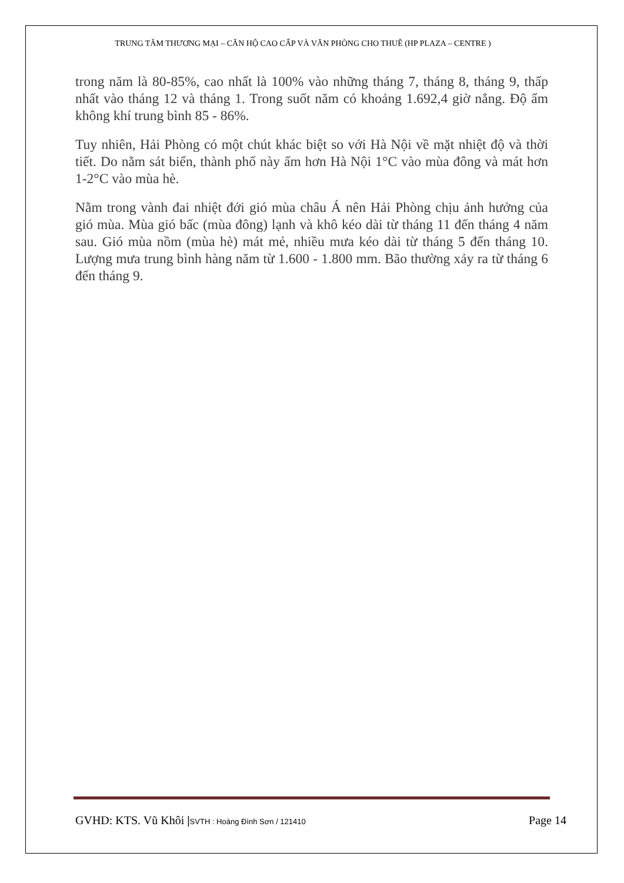TRUNG TÂM THƯƠNG MẠI – CĂN HỘ CAO CẤP VÀ VĂN PHÒNG CHO THUÊ (HP PLAZA – CENTRE )
trong năm là 80-85%, cao nhất là 100% vào những tháng 7, tháng 8, tháng 9, thấp nhất vào tháng 12 và tháng 1. Trong suốt năm có khoảng 1.692,4 giờ nắng. Độ ẩm không khí trung bình 85 - 86%.
Tuy nhiên, Hải Phòng có một chút khác biệt so với Hà Nội về mặt nhiệt độ và thời tiết. Do nằm sát biển, thành phố này ấm hơn Hà Nội 1°C vào mùa đông và mát hơn 1-2°C vào mùa hè.
Nằm trong vành đai nhiệt đới gió mùa châu Á nên Hải Phòng chịu ảnh hưởng của gió mùa. Mùa gió bấc (mùa đông) lạnh và khô kéo dài từ tháng 11 đến tháng 4 năm sau. Gió mùa nồm (mùa hè) mát mẻ, nhiều mưa kéo dài từ tháng 5 đến tháng 10. Lượng mưa trung bình hàng năm từ 1.600 - 1.800 mm. Bão thường xảy ra từ tháng 6 đến tháng 9.
GVHD: KTS. Vũ Khôi |SVTH : Hoàng Đình Sơn / 121410 Page 14